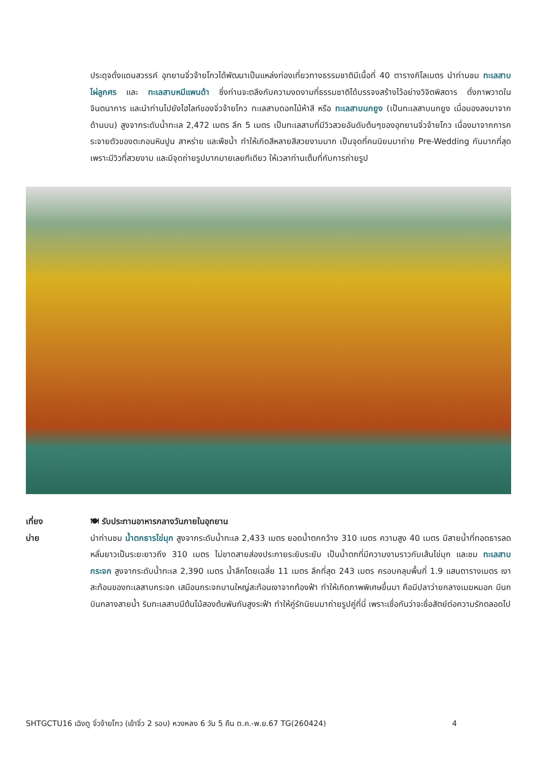ประดุจดั่งแดนสวรรค์ อุทยานจิ่วจ้ายโกวได้พัฒนาเป็นแหล่งท่องเที่ยวทางธรรมชาติมีเนื้อที่ 40 ตารางกิโลเมตร นำท่านชม ทะเลสาบไผ่ลูกศร และ ทะเลสาบหมีแพนด้า ซึ่งท่านจะตลึงกับความงดงามที่ธรรมชาติได้บรรจงสร้างไว้อย่างวิจิตพิสดาร ดั่งภาพวาดในจินตนาการ และนำท่านไปยังไฮไลท์ของจิ่วจ้ายโกว ทะเลสาบดอกไม้ห้าสี หรือ ทะเลสาบนกยูง (เป็นทะเลสาบนกยูง เมื่อมองลงมาจากด้านบน) สูงจากระดับน้ำทะเล 2,472 เมตร ลึก 5 เมตร เป็นทะเลสาบที่มีวิวสวยอันดับต้นๆของอุทยานจิ่วจ้ายโกว เนื่องมาจากการกระจายตัวของตะกอนหินปูน สาหร่าย และพืชน้ำ ทำให้เกิดสีหลายสีสวยงามมาก เป็นจุดที่คนนิยมมาถ่าย Pre-Wedding กันมากที่สุด เพราะมีวิวที่สวยงาม และมีจุดถ่ายรูปมากมายเลยทีเดียว ให้เวลาท่านเต็มที่กับการถ่ายรูป
เที่ยง
บ่าย
🍽 รับประทานอาหารกลางวันภายในอุทยาน
นำท่านชม น้ำตกธารไข่มุก สูงจากระดับน้ำทะเล 2,433 เมตร ยอดน้ำตกกว้าง 310 เมตร ความสูง 40 เมตร มีสายน้ำที่ทอดธารลดหลั่นยาวเป็นระยะยาวถึง 310 เมตร ไม่ขาดสายส่องประกายระยิบระยับ เป็นน้ำตกที่มีความงามราวกับเส้นไข่มุก และชม ทะเลสาบกระจก สูงจากระดับน้ำทะเล 2,390 เมตร น้ำลึกโดยเฉลี่ย 11 เมตร ลึกที่สุด 243 เมตร ครอบคลุมพื้นที่ 1.9 แสนตารางเมตร เงาสะท้อนของทะเลสาบกระจก เสมือนกระจกบานใหญ่สะท้อนเงาจากท้องฟ้า ทำให้เกิดภาพพิเศษขึ้นมา คือมีปลาว่ายกลางเมฆหมอก มีนกบินกลางสายน้ำ ริมทะเลสาบมีต้นไม้สองต้นพันกันสูงระฟ้า ทำให้คู่รักนิยมมาถ่ายรูปคู่ที่นี่ เพราะเชื่อกันว่าจะซื่อสัตย์ต่อความรักตลอดไป
SHTGCTU16 เฉิงตู จิ่วจ้ายโกว (เข้าจิ่ว 2 รอบ) หวงหลง 6 วัน 5 คืน ต.ค.-พ.ย.67 TG(260424) 4